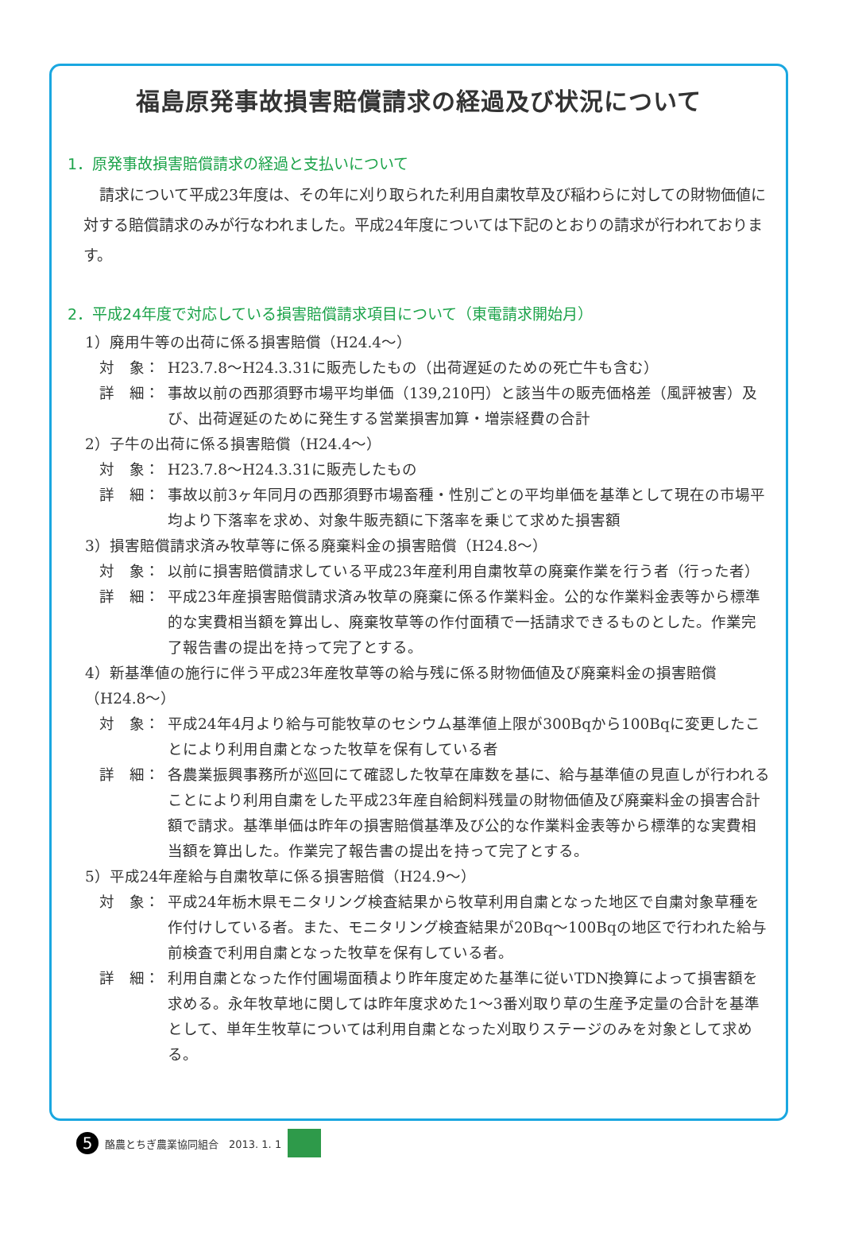福島原発事故損害賠償請求の経過及び状況について
1．原発事故損害賠償請求の経過と支払いについて
請求について平成23年度は、その年に刈り取られた利用自粛牧草及び稲わらに対しての財物価値に対する賠償請求のみが行なわれました。平成24年度については下記のとおりの請求が行われております。
2．平成24年度で対応している損害賠償請求項目について（東電請求開始月）
1）廃用牛等の出荷に係る損害賠償（H24.4～）
対　象： H23.7.8～H24.3.31に販売したもの（出荷遅延のための死亡牛も含む）
詳　細： 事故以前の西那須野市場平均単価（139,210円）と該当牛の販売価格差（風評被害）及び、出荷遅延のために発生する営業損害加算・増崇経費の合計
2）子牛の出荷に係る損害賠償（H24.4～）
対　象： H23.7.8～H24.3.31に販売したもの
詳　細： 事故以前3ヶ年同月の西那須野市場畜種・性別ごとの平均単価を基準として現在の市場平均より下落率を求め、対象牛販売額に下落率を乗じて求めた損害額
3）損害賠償請求済み牧草等に係る廃棄料金の損害賠償（H24.8～）
対　象： 以前に損害賠償請求している平成23年産利用自粛牧草の廃棄作業を行う者（行った者）
詳　細： 平成23年産損害賠償請求済み牧草の廃棄に係る作業料金。公的な作業料金表等から標準的な実費相当額を算出し、廃棄牧草等の作付面積で一括請求できるものとした。作業完了報告書の提出を持って完了とする。
4）新基準値の施行に伴う平成23年産牧草等の給与残に係る財物価値及び廃棄料金の損害賠償（H24.8～）
対　象： 平成24年4月より給与可能牧草のセシウム基準値上限が300Bqから100Bqに変更したことにより利用自粛となった牧草を保有している者
詳　細： 各農業振興事務所が巡回にて確認した牧草在庫数を基に、給与基準値の見直しが行われることにより利用自粛をした平成23年産自給飼料残量の財物価値及び廃棄料金の損害合計額で請求。基準単価は昨年の損害賠償基準及び公的な作業料金表等から標準的な実費相当額を算出した。作業完了報告書の提出を持って完了とする。
5）平成24年産給与自粛牧草に係る損害賠償（H24.9～）
対　象： 平成24年栃木県モニタリング検査結果から牧草利用自粛となった地区で自粛対象草種を作付けしている者。また、モニタリング検査結果が20Bq～100Bqの地区で行われた給与前検査で利用自粛となった牧草を保有している者。
詳　細： 利用自粛となった作付圃場面積より昨年度定めた基準に従いTDN換算によって損害額を求める。永年牧草地に関しては昨年度求めた1～3番刈取り草の生産予定量の合計を基準として、単年生牧草については利用自粛となった刈取りステージのみを対象として求める。
5 酪農とちぎ農業協同組合　2013. 1. 1